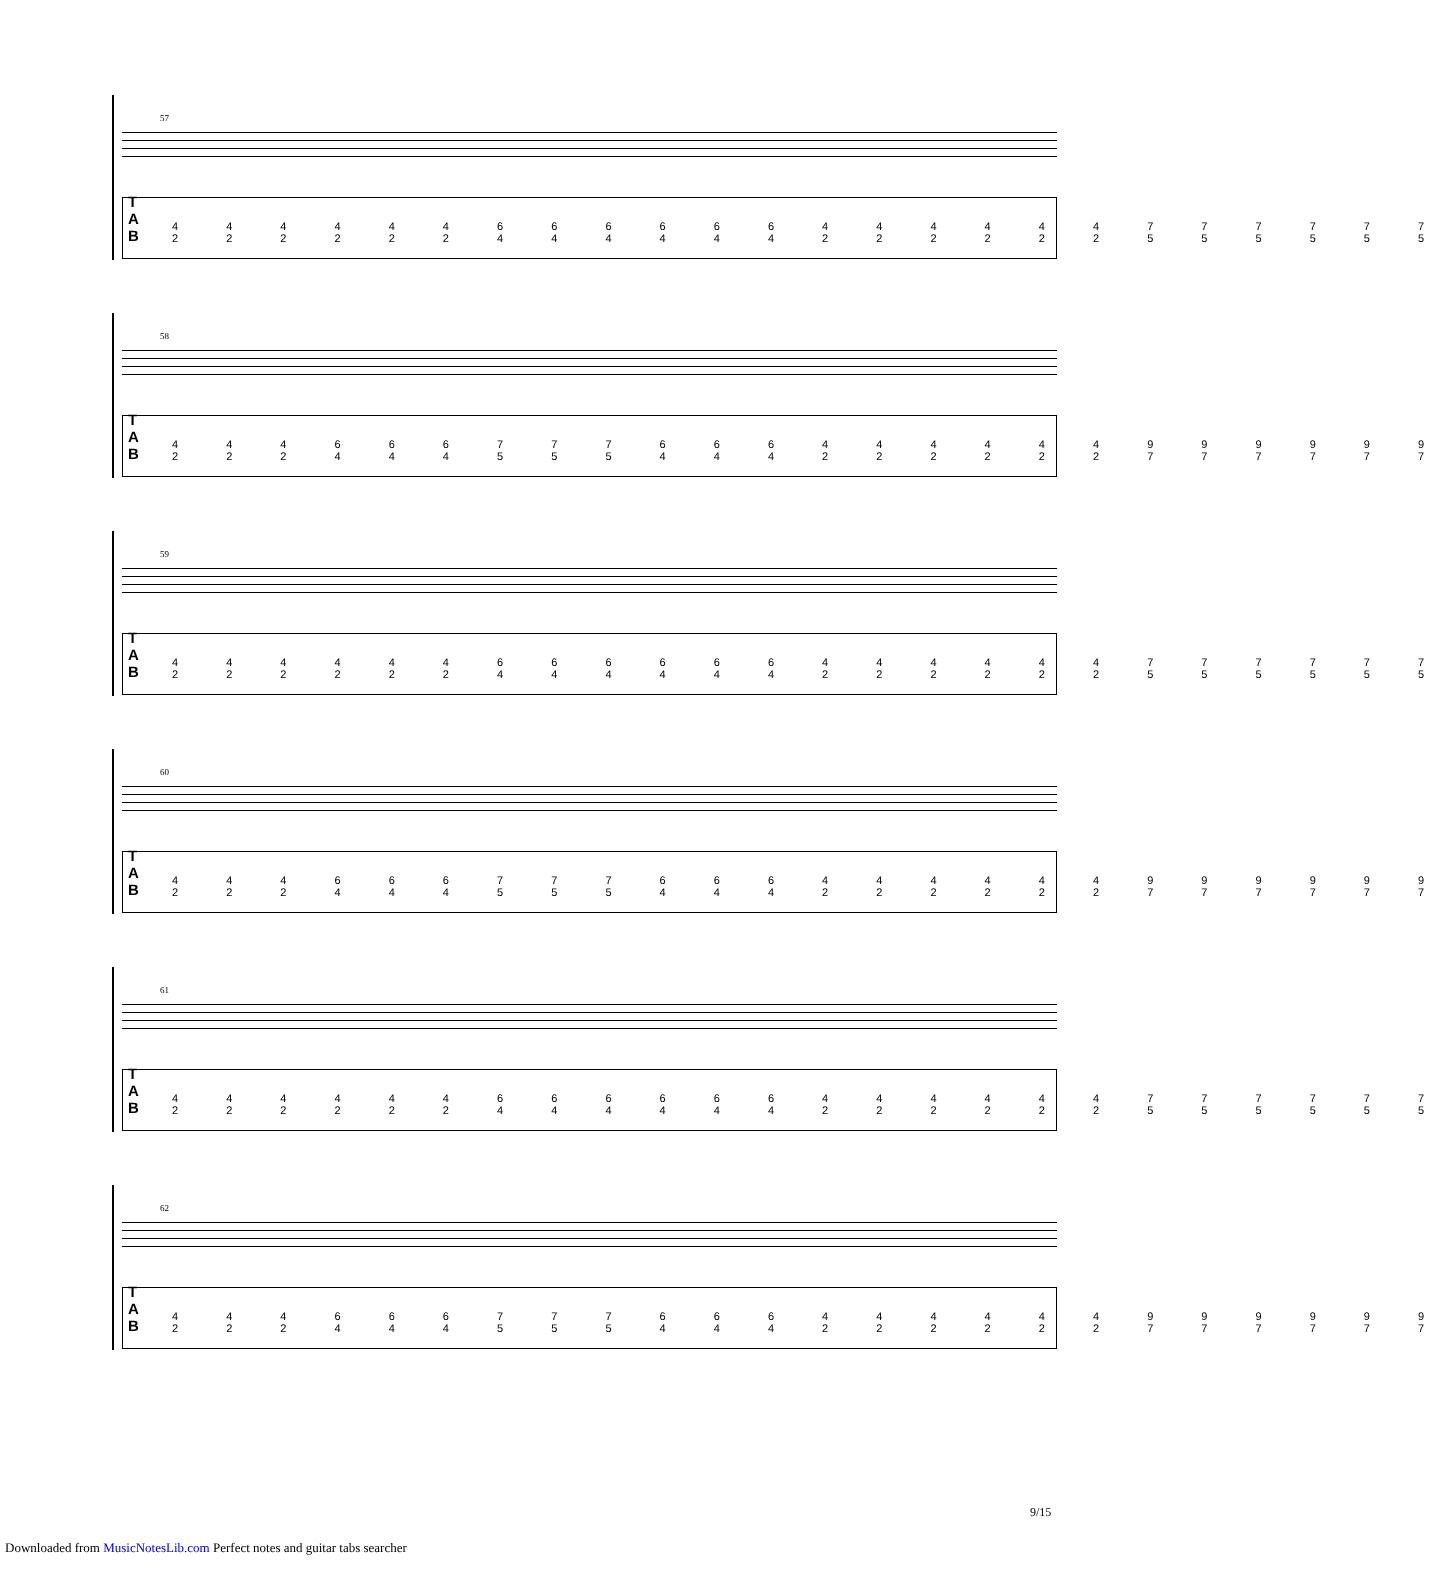57
T
A
B
4 4 4 4 4 4 6 6 6 6 6 6 4 4 4 4 4 4 7 7 7 7 7 7
2 2 2 2 2 2 4 4 4 4 4 4 2 2 2 2 2 2 5 5 5 5 5 5
58
T
A
B
4 4 4 6 6 6 7 7 7 6 6 6 4 4 4 4 4 4 9 9 9 9 9 9
2 2 2 4 4 4 5 5 5 4 4 4 2 2 2 2 2 2 7 7 7 7 7 7
59
T
A
B
4 4 4 4 4 4 6 6 6 6 6 6 4 4 4 4 4 4 7 7 7 7 7 7
2 2 2 2 2 2 4 4 4 4 4 4 2 2 2 2 2 2 5 5 5 5 5 5
60
T
A
B
4 4 4 6 6 6 7 7 7 6 6 6 4 4 4 4 4 4 9 9 9 9 9 9
2 2 2 4 4 4 5 5 5 4 4 4 2 2 2 2 2 2 7 7 7 7 7 7
61
T
A
B
4 4 4 4 4 4 6 6 6 6 6 6 4 4 4 4 4 4 7 7 7 7 7 7
2 2 2 2 2 2 4 4 4 4 4 4 2 2 2 2 2 2 5 5 5 5 5 5
62
T
A
B
4 4 4 6 6 6 7 7 7 6 6 6 4 4 4 4 4 4 9 9 9 9 9 9
2 2 2 4 4 4 5 5 5 4 4 4 2 2 2 2 2 2 7 7 7 7 7 7
9/15
Downloaded from MusicNotesLib.com Perfect notes and guitar tabs searcher